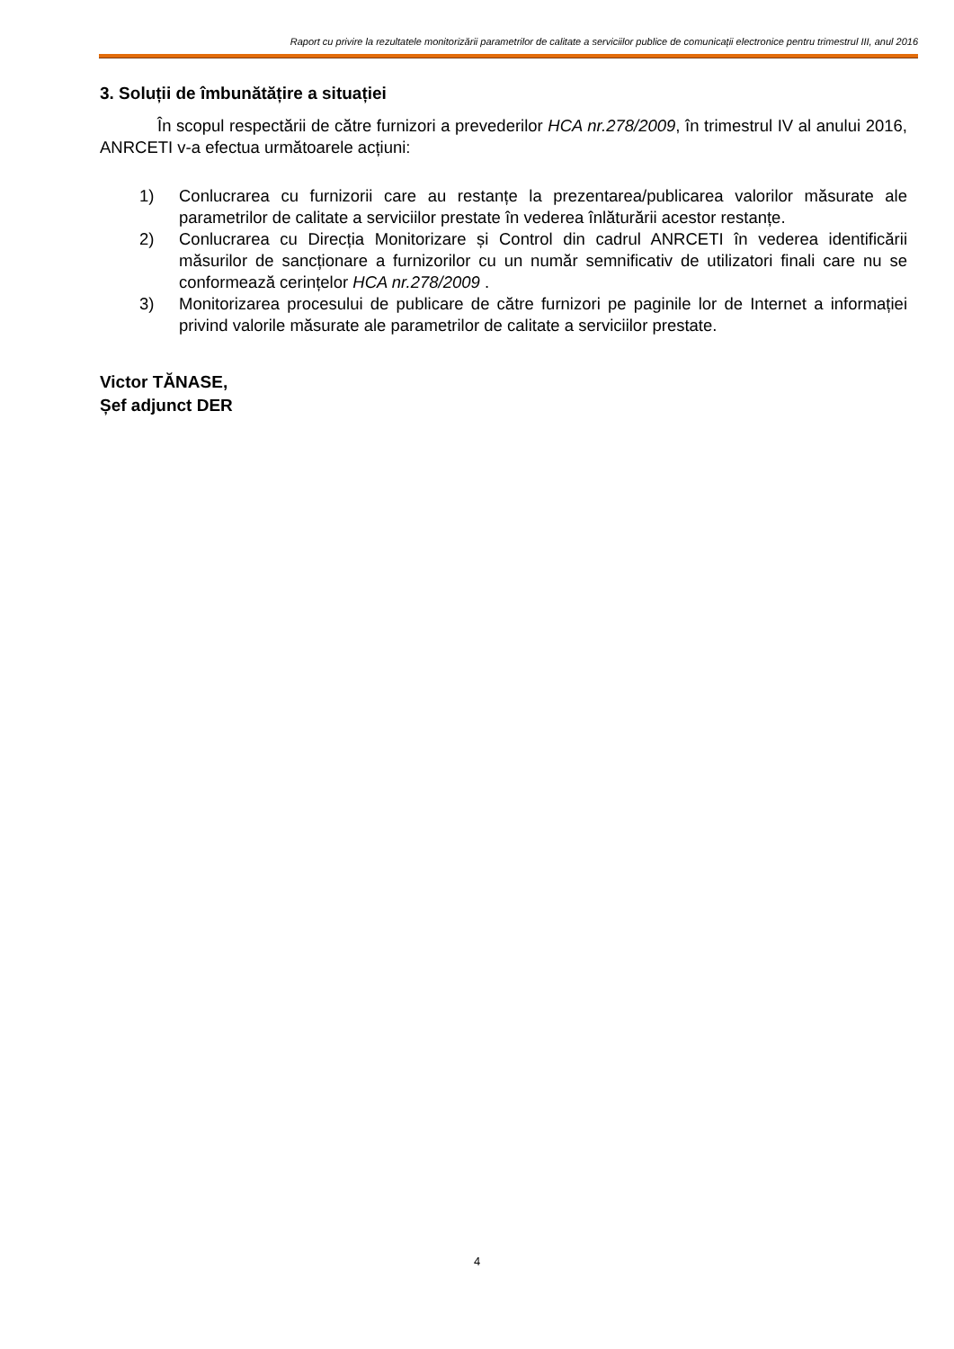Raport cu privire la rezultatele monitorizării parametrilor de calitate a serviciilor publice de comunicații electronice pentru trimestrul III, anul 2016
3. Soluții de îmbunătățire a situației
În scopul respectării de către furnizori a prevederilor HCA nr.278/2009, în trimestrul IV al anului 2016, ANRCETI v-a efectua următoarele acțiuni:
1) Conlucrarea cu furnizorii care au restanțe la prezentarea/publicarea valorilor măsurate ale parametrilor de calitate a serviciilor prestate în vederea înlăturării acestor restanțe.
2) Conlucrarea cu Direcția Monitorizare și Control din cadrul ANRCETI în vederea identificării măsurilor de sancționare a furnizorilor cu un număr semnificativ de utilizatori finali care nu se conformează cerințelor HCA nr.278/2009 .
3) Monitorizarea procesului de publicare de către furnizori pe paginile lor de Internet a informației privind valorile măsurate ale parametrilor de calitate a serviciilor prestate.
Victor TĂNASE,
Șef adjunct DER
4